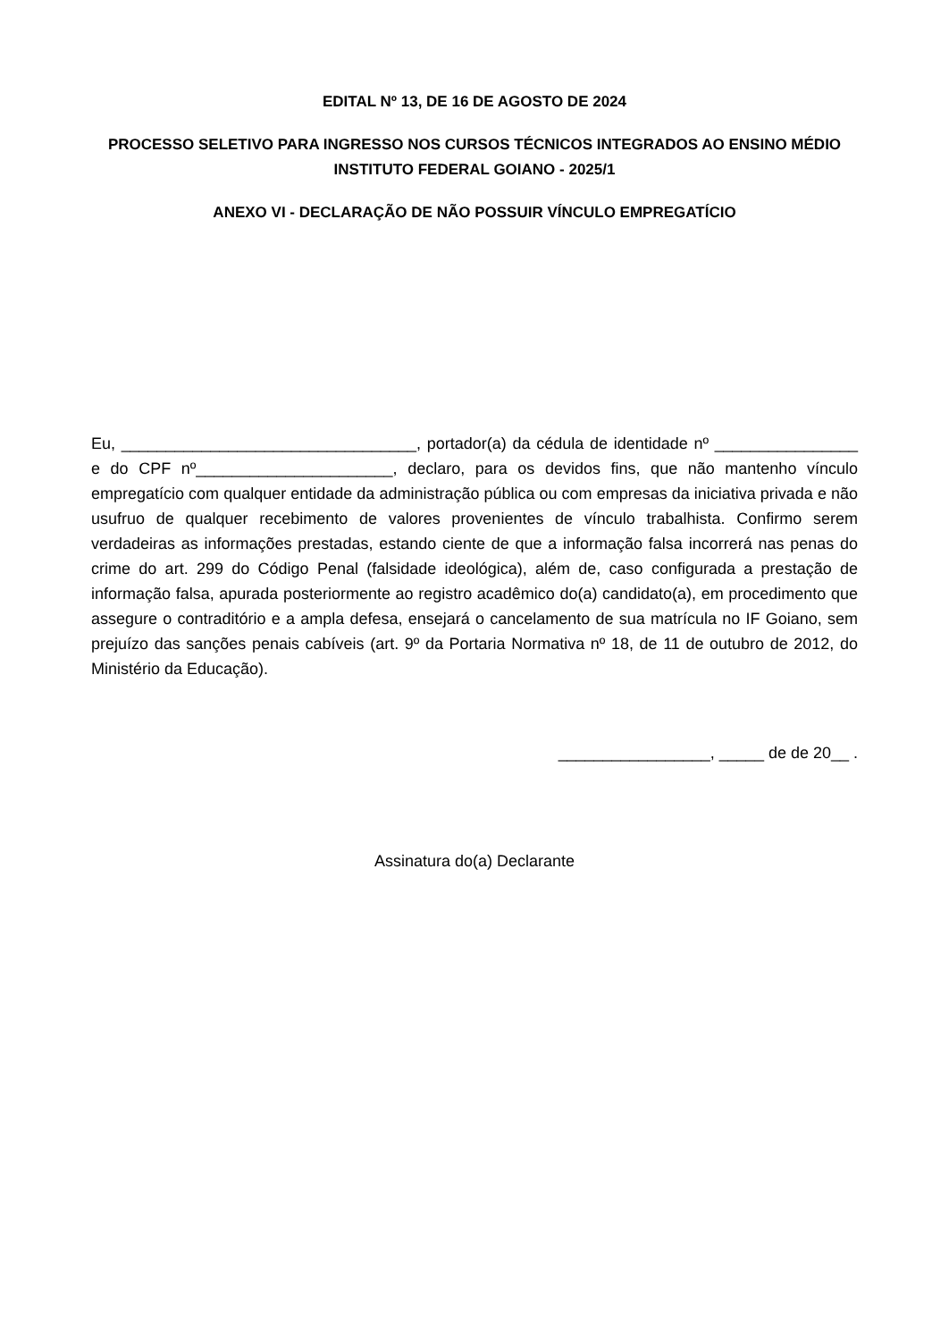EDITAL Nº 13, DE 16 DE AGOSTO DE 2024
PROCESSO SELETIVO PARA INGRESSO NOS CURSOS TÉCNICOS INTEGRADOS AO ENSINO MÉDIO
INSTITUTO FEDERAL GOIANO - 2025/1
ANEXO VI - DECLARAÇÃO DE NÃO POSSUIR VÍNCULO EMPREGATÍCIO
Eu, _________________________________, portador(a) da cédula de identidade nº ________________ e do CPF nº______________________, declaro, para os devidos fins, que não mantenho vínculo empregatício com qualquer entidade da administração pública ou com empresas da iniciativa privada e não usufruo de qualquer recebimento de valores provenientes de vínculo trabalhista. Confirmo serem verdadeiras as informações prestadas, estando ciente de que a informação falsa incorrerá nas penas do crime do art. 299 do Código Penal (falsidade ideológica), além de, caso configurada a prestação de informação falsa, apurada posteriormente ao registro acadêmico do(a) candidato(a), em procedimento que assegure o contraditório e a ampla defesa, ensejará o cancelamento de sua matrícula no IF Goiano, sem prejuízo das sanções penais cabíveis (art. 9º da Portaria Normativa nº 18, de 11 de outubro de 2012, do Ministério da Educação).
_________________, _____ de de 20__ .
Assinatura do(a) Declarante